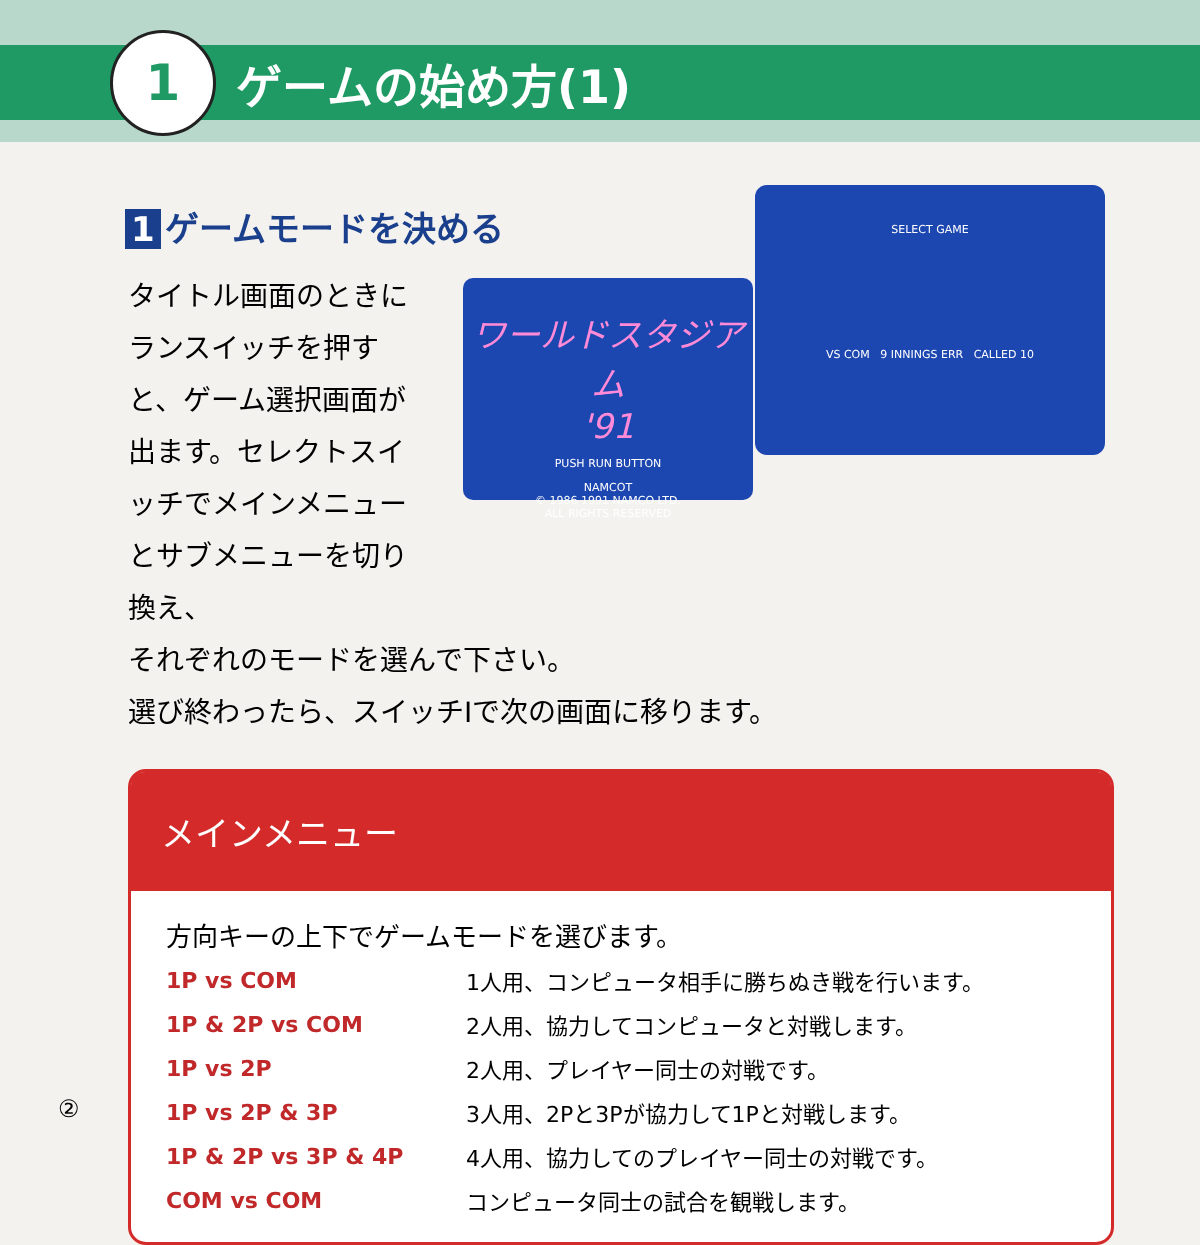1
ゲームの始め方(1)
1 ゲームモードを決める
タイトル画面のときにランスイッチを押すと、ゲーム選択画面が出ます。セレクトスイッチでメインメニューとサブメニューを切り換え、
それぞれのモードを選んで下さい。
選び終わったら、スイッチⅠで次の画面に移ります。
ワールドスタジアム
'91
PUSH RUN BUTTON
NAMCOT
© 1986 1991 NAMCO LTD.
ALL RIGHTS RESERVED
SELECT GAME
VS COM 9 INNINGS ERR CALLED 10
メインメニュー
方向キーの上下でゲームモードを選びます。
| 1P vs COM | 1人用、コンピュータ相手に勝ちぬき戦を行います。 |
| 1P & 2P vs COM | 2人用、協力してコンピュータと対戦します。 |
| 1P vs 2P | 2人用、プレイヤー同士の対戦です。 |
| 1P vs 2P & 3P | 3人用、2Pと3Pが協力して1Pと対戦します。 |
| 1P & 2P vs 3P & 4P | 4人用、協力してのプレイヤー同士の対戦です。 |
| COM vs COM | コンピュータ同士の試合を観戦します。 |
②